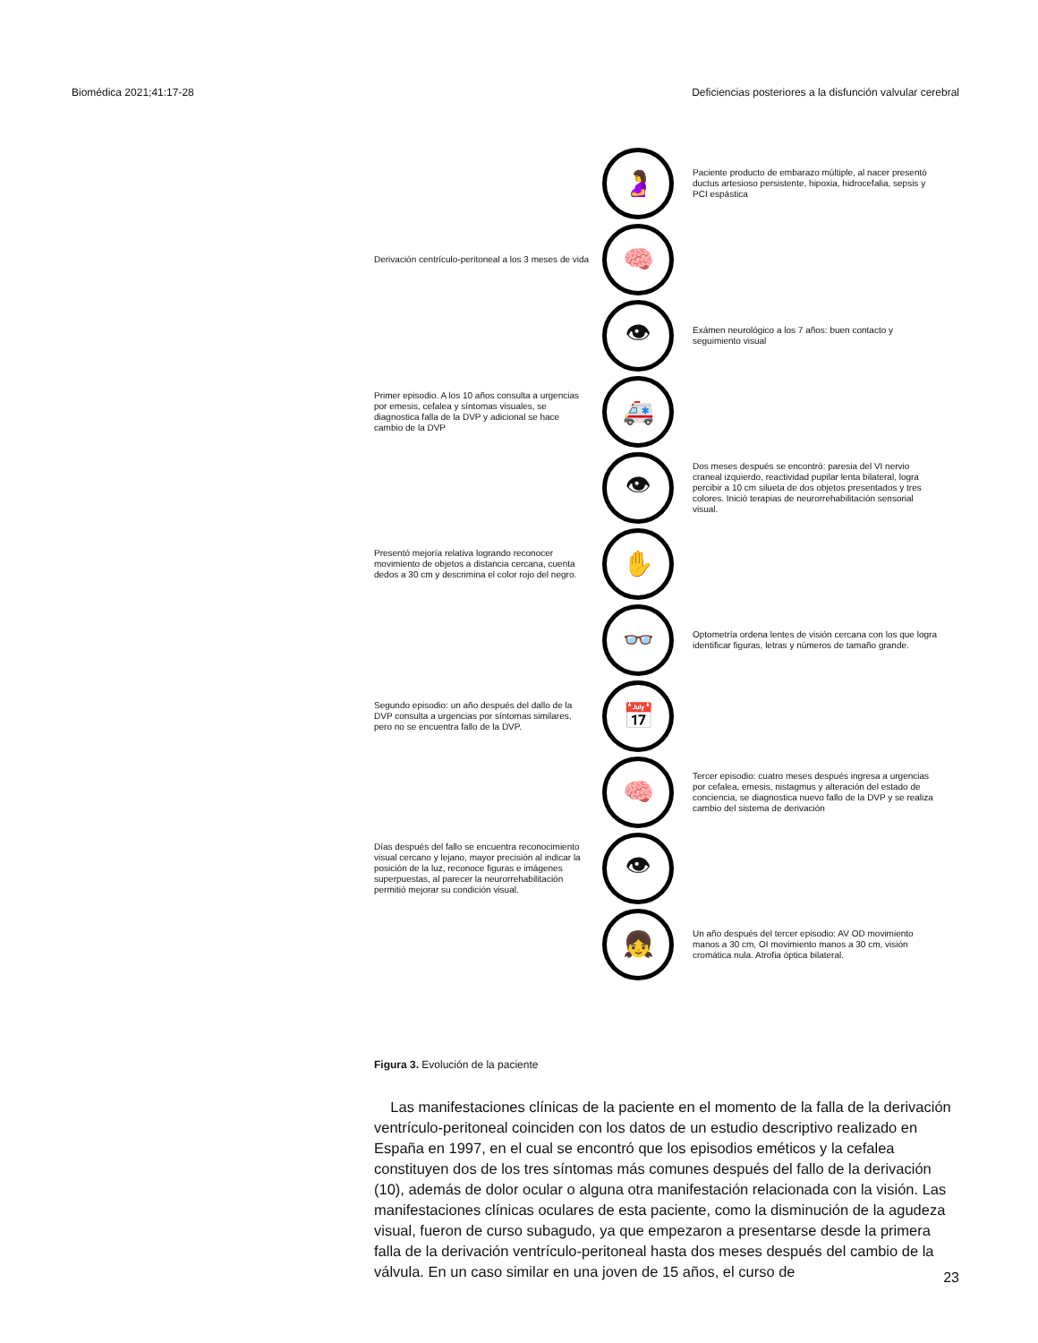Biomédica 2021;41:17-28 Deficiencias posteriores a la disfunción valvular cerebral
🤰
Paciente producto de embarazo múltiple, al nacer presentó ductus artesioso persistente, hipoxia, hidrocefalia, sepsis y PCI espástica
Derivación centrículo-peritoneal a los 3 meses de vida
🧠
👁
Exámen neurológico a los 7 años: buen contacto y seguimiento visual
Primer episodio. A los 10 años consulta a urgencias por emesis, cefalea y síntomas visuales, se diagnostica falla de la DVP y adicional se hace cambio de la DVP
🚑
👁
Dos meses después se encontró: paresia del VI nervio craneal izquierdo, reactividad pupilar lenta bilateral, logra percibir a 10 cm silueta de dos objetos presentados y tres colores. Inició terapias de neurorrehabilitación sensorial visual.
Presentó mejoría relativa logrando reconocer movimiento de objetos a distancia cercana, cuenta dedos a 30 cm y descrimina el color rojo del negro.
✋
👓
Optometría ordena lentes de visión cercana con los que logra identificar figuras, letras y números de tamaño grande.
Segundo episodio: un año después del dallo de la DVP consulta a urgencias por síntomas similares, pero no se encuentra fallo de la DVP.
📅
🧠
Tercer episodio: cuatro meses después ingresa a urgencias por cefalea, emesis, nistagmus y alteración del estado de conciencia, se diagnostica nuevo fallo de la DVP y se realiza cambio del sistema de derivación
Días después del fallo se encuentra reconocimiento visual cercano y lejano, mayor precisión al indicar la posición de la luz, reconoce figuras e imágenes superpuestas, al parecer la neurorrehabilitación permitió mejorar su condición visual.
👁
👧
Un año después del tercer episodio: AV OD movimiento manos a 30 cm, OI movimiento manos a 30 cm, visión cromática nula. Atrofia óptica bilateral.
Figura 3. Evolución de la paciente
Las manifestaciones clínicas de la paciente en el momento de la falla de la derivación ventrículo-peritoneal coinciden con los datos de un estudio descriptivo realizado en España en 1997, en el cual se encontró que los episodios eméticos y la cefalea constituyen dos de los tres síntomas más comunes después del fallo de la derivación (10), además de dolor ocular o alguna otra manifestación relacionada con la visión. Las manifestaciones clínicas oculares de esta paciente, como la disminución de la agudeza visual, fueron de curso subagudo, ya que empezaron a presentarse desde la primera falla de la derivación ventrículo-peritoneal hasta dos meses después del cambio de la válvula. En un caso similar en una joven de 15 años, el curso de
23